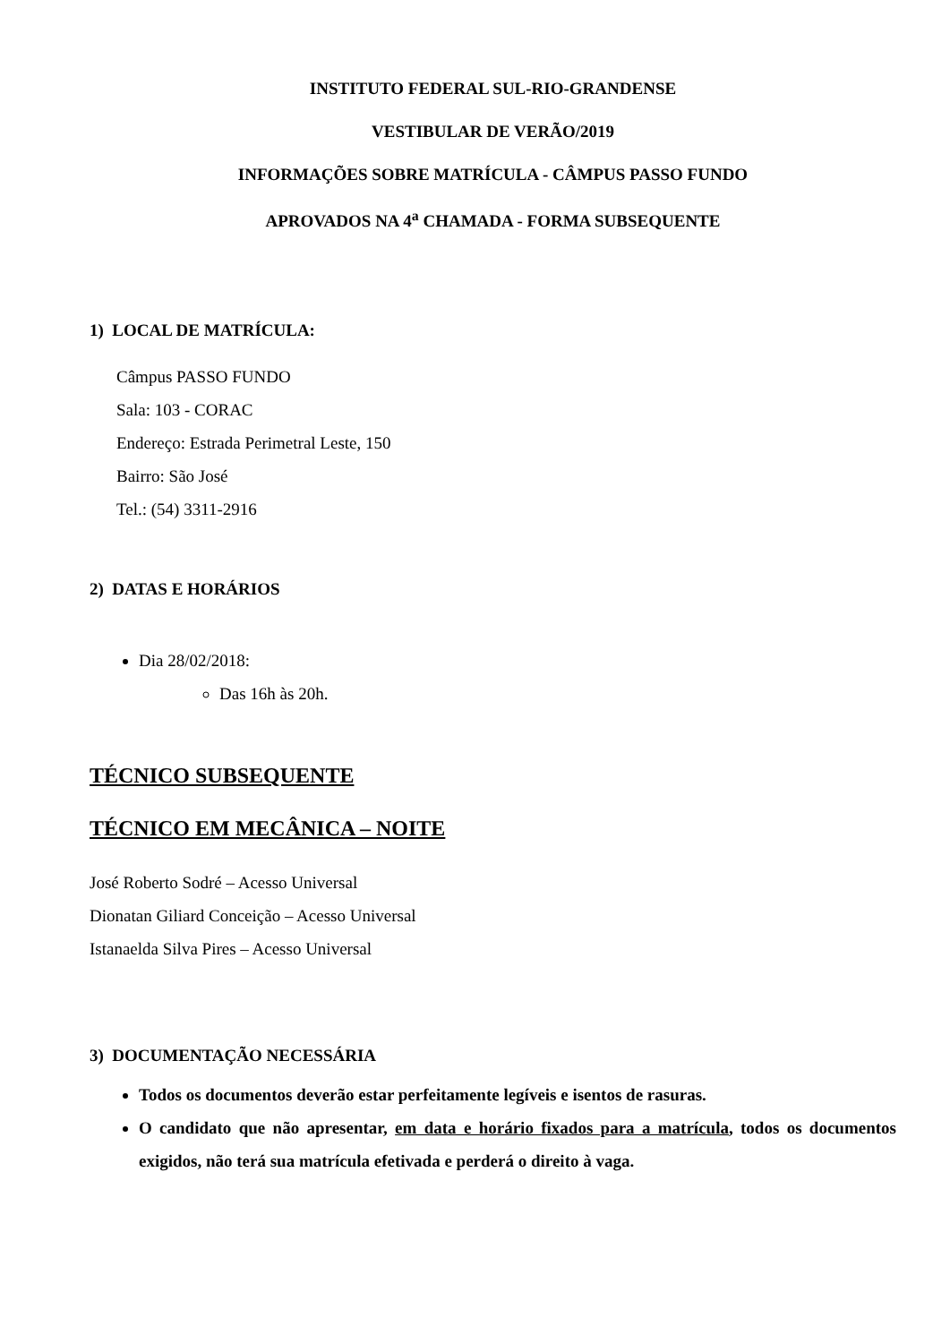INSTITUTO FEDERAL SUL-RIO-GRANDENSE
VESTIBULAR DE VERÃO/2019
INFORMAÇÕES SOBRE MATRÍCULA - CÂMPUS PASSO FUNDO
APROVADOS NA 4<sup>a</sup> CHAMADA - FORMA SUBSEQUENTE
1) LOCAL DE MATRÍCULA:
Câmpus PASSO FUNDO
Sala: 103 - CORAC
Endereço: Estrada Perimetral Leste, 150
Bairro: São José
Tel.: (54) 3311-2916
2) DATAS E HORÁRIOS
Dia 28/02/2018:
Das 16h às 20h.
TÉCNICO SUBSEQUENTE
TÉCNICO EM MECÂNICA – NOITE
José Roberto Sodré – Acesso Universal
Dionatan Giliard Conceição – Acesso Universal
Istanaelda Silva Pires – Acesso Universal
3) DOCUMENTAÇÃO NECESSÁRIA
Todos os documentos deverão estar perfeitamente legíveis e isentos de rasuras.
O candidato que não apresentar, em data e horário fixados para a matrícula, todos os documentos exigidos, não terá sua matrícula efetivada e perderá o direito à vaga.